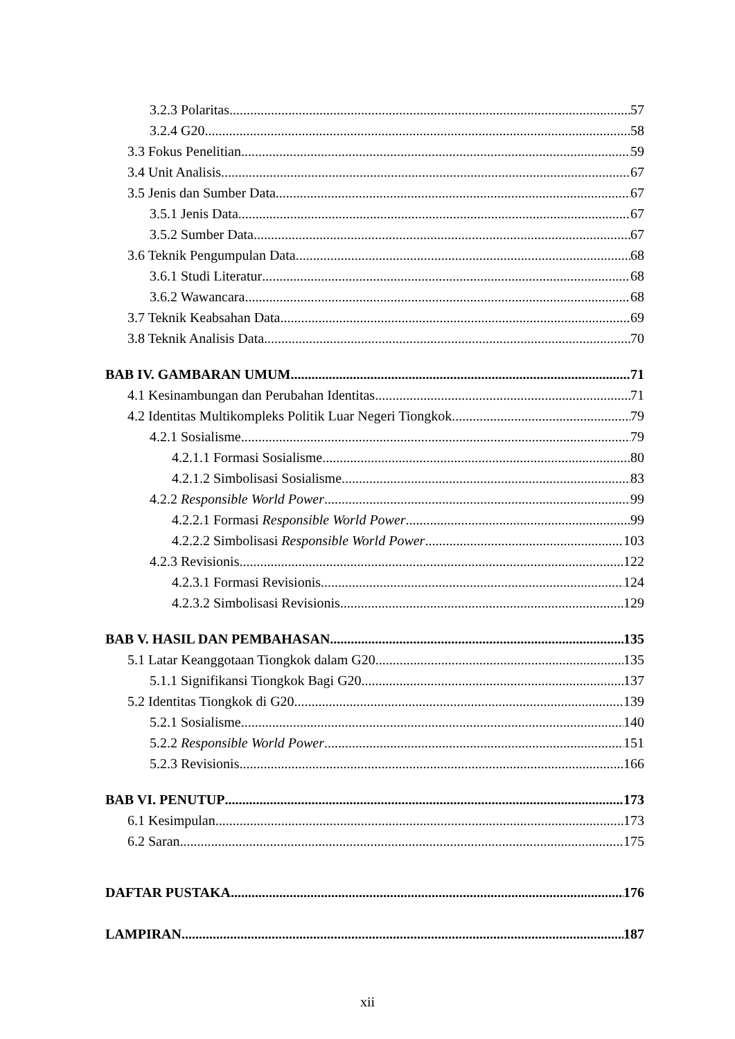3.2.3 Polaritas 57
3.2.4 G20 58
3.3 Fokus Penelitian 59
3.4 Unit Analisis 67
3.5 Jenis dan Sumber Data 67
3.5.1 Jenis Data 67
3.5.2 Sumber Data 67
3.6 Teknik Pengumpulan Data 68
3.6.1 Studi Literatur 68
3.6.2 Wawancara 68
3.7 Teknik Keabsahan Data 69
3.8 Teknik Analisis Data 70
BAB IV. GAMBARAN UMUM 71
4.1 Kesinambungan dan Perubahan Identitas 71
4.2 Identitas Multikompleks Politik Luar Negeri Tiongkok 79
4.2.1 Sosialisme 79
4.2.1.1 Formasi Sosialisme 80
4.2.1.2 Simbolisasi Sosialisme 83
4.2.2 Responsible World Power 99
4.2.2.1 Formasi Responsible World Power 99
4.2.2.2 Simbolisasi Responsible World Power 103
4.2.3 Revisionis 122
4.2.3.1 Formasi Revisionis 124
4.2.3.2 Simbolisasi Revisionis 129
BAB V. HASIL DAN PEMBAHASAN 135
5.1 Latar Keanggotaan Tiongkok dalam G20 135
5.1.1 Signifikansi Tiongkok Bagi G20 137
5.2 Identitas Tiongkok di G20 139
5.2.1 Sosialisme 140
5.2.2 Responsible World Power 151
5.2.3 Revisionis 166
BAB VI. PENUTUP 173
6.1 Kesimpulan 173
6.2 Saran 175
DAFTAR PUSTAKA 176
LAMPIRAN 187
xii